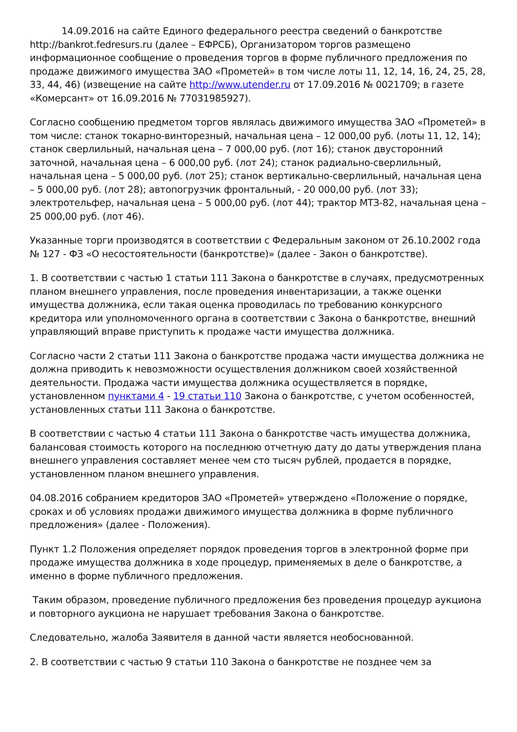14.09.2016 на сайте Единого федерального реестра сведений о банкротстве http://bankrot.fedresurs.ru (далее – ЕФРСБ), Организатором торгов размещено информационное сообщение о проведения торгов в форме публичного предложения по продаже движимого имущества ЗАО «Прометей» в том числе лоты 11, 12, 14, 16, 24, 25, 28, 33, 44, 46) (извещение на сайте http://www.utender.ru от 17.09.2016 № 0021709; в газете «Комерсант» от 16.09.2016 № 77031985927).
Согласно сообщению предметом торгов являлась движимого имущества ЗАО «Прометей» в том числе: станок токарно-винторезный, начальная цена – 12 000,00 руб. (лоты 11, 12, 14); станок сверлильный, начальная цена – 7 000,00 руб. (лот 16); станок двусторонний заточной, начальная цена – 6 000,00 руб. (лот 24); станок радиально-сверлильный, начальная цена – 5 000,00 руб. (лот 25); станок вертикально-сверлильный, начальная цена – 5 000,00 руб. (лот 28); автопогрузчик фронтальный, - 20 000,00 руб. (лот 33); электротельфер, начальная цена – 5 000,00 руб. (лот 44); трактор МТЗ-82, начальная цена – 25 000,00 руб. (лот 46).
Указанные торги производятся в соответствии с Федеральным законом от 26.10.2002 года № 127 - ФЗ «О несостоятельности (банкротстве)» (далее - Закон о банкротстве).
1. В соответствии с частью 1 статьи 111 Закона о банкротстве в случаях, предусмотренных планом внешнего управления, после проведения инвентаризации, а также оценки имущества должника, если такая оценка проводилась по требованию конкурсного кредитора или уполномоченного органа в соответствии с Закона о банкротстве, внешний управляющий вправе приступить к продаже части имущества должника.
Согласно части 2 статьи 111 Закона о банкротстве продажа части имущества должника не должна приводить к невозможности осуществления должником своей хозяйственной деятельности. Продажа части имущества должника осуществляется в порядке, установленном пунктами 4 - 19 статьи 110 Закона о банкротстве, с учетом особенностей, установленных статьи 111 Закона о банкротстве.
В соответствии с частью 4 статьи 111 Закона о банкротстве часть имущества должника, балансовая стоимость которого на последнюю отчетную дату до даты утверждения плана внешнего управления составляет менее чем сто тысяч рублей, продается в порядке, установленном планом внешнего управления.
04.08.2016 собранием кредиторов ЗАО «Прометей» утверждено «Положение о порядке, сроках и об условиях продажи движимого имущества должника в форме публичного предложения» (далее - Положения).
Пункт 1.2 Положения определяет порядок проведения торгов в электронной форме при продаже имущества должника в ходе процедур, применяемых в деле о банкротстве, а именно в форме публичного предложения.
Таким образом, проведение публичного предложения без проведения процедур аукциона и повторного аукциона не нарушает требования Закона о банкротстве.
Следовательно, жалоба Заявителя в данной части является необоснованной.
2. В соответствии с частью 9 статьи 110 Закона о банкротстве не позднее чем за